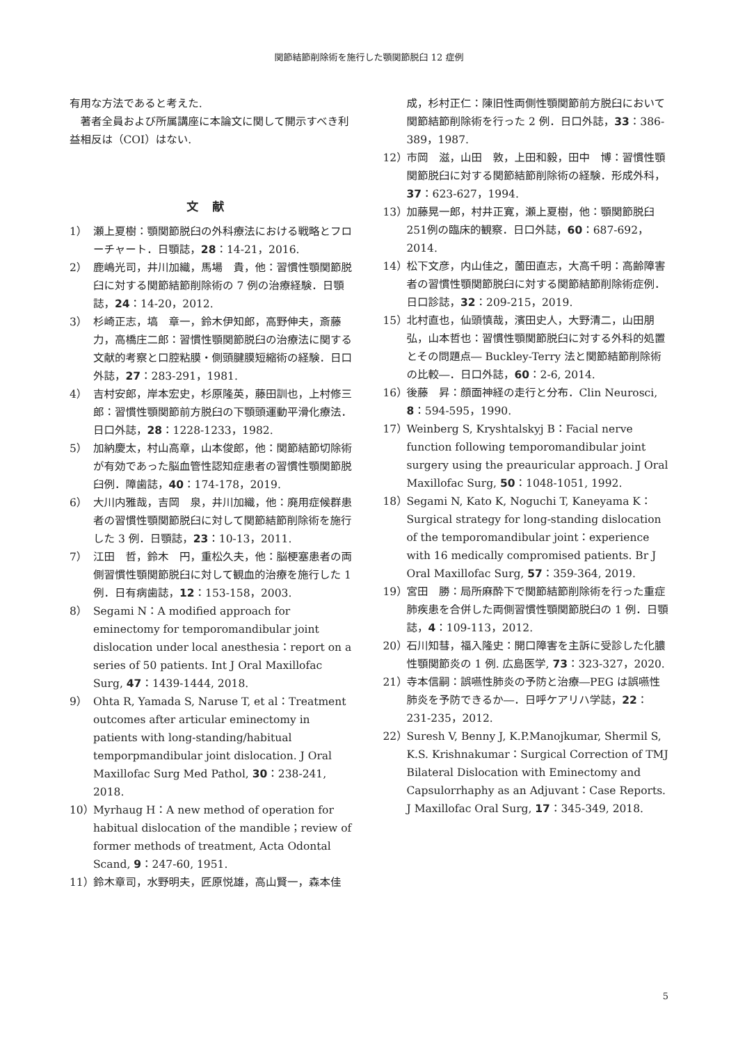関節結節削除術を施行した顎関節脱臼 12 症例
有用な方法であると考えた.
　著者全員および所属講座に本論文に関して開示すべき利益相反は（COI）はない.
文献
1） 瀬上夏樹：顎関節脱臼の外科療法における戦略とフローチャート．日顎誌，28：14-21，2016.
2） 鹿嶋光司，井川加織，馬場　貴，他：習慣性顎関節脱臼に対する関節結節削除術の 7 例の治療経験．日顎誌，24：14-20，2012.
3） 杉崎正志，塙　章一，鈴木伊知郎，高野伸夫，斎藤力，高橋庄二郎：習慣性顎関節脱臼の治療法に関する文献的考察と口腔粘膜・側頭腱膜短縮術の経験．日口外誌，27：283-291，1981.
4） 吉村安郎，岸本宏史，杉原隆英，藤田訓也，上村修三郎：習慣性顎関節前方脱臼の下顎頭運動平滑化療法．日口外誌，28：1228-1233，1982.
5） 加納慶太，村山高章，山本俊郎，他：関節結節切除術が有効であった脳血管性認知症患者の習慣性顎関節脱臼例．障歯誌，40：174-178，2019.
6） 大川内雅哉，吉岡　泉，井川加織，他：廃用症候群患者の習慣性顎関節脱臼に対して関節結節削除術を施行した 3 例．日顎誌，23：10-13，2011.
7） 江田　哲，鈴木　円，重松久夫，他：脳梗塞患者の両側習慣性顎関節脱臼に対して観血的治療を施行した 1 例．日有病歯誌，12：153-158，2003.
8） Segami N：A modified approach for eminectomy for temporomandibular joint dislocation under local anesthesia：report on a series of 50 patients. Int J Oral Maxillofac Surg, 47：1439-1444, 2018.
9） Ohta R, Yamada S, Naruse T, et al：Treatment outcomes after articular eminectomy in patients with long-standing/habitual temporpmandibular joint dislocation. J Oral Maxillofac Surg Med Pathol, 30：238-241, 2018.
10） Myrhaug H：A new method of operation for habitual dislocation of the mandible；review of former methods of treatment, Acta Odontal Scand, 9：247-60, 1951.
11） 鈴木章司，水野明夫，匠原悦雄，高山賢一，森本佳
成，杉村正仁：陳旧性両側性顎関節前方脱臼において関節結節削除術を行った 2 例．日口外誌，33：386-389，1987.
12） 市岡　滋，山田　敦，上田和毅，田中　博：習慣性顎関節脱臼に対する関節結節削除術の経験．形成外科，37：623-627，1994.
13） 加藤晃一郎，村井正寛，瀬上夏樹，他：顎関節脱臼251例の臨床的観察．日口外誌，60：687-692，2014.
14） 松下文彦，内山佳之，薗田直志，大高千明：高齢障害者の習慣性顎関節脱臼に対する関節結節削除術症例．日口診誌，32：209-215，2019.
15） 北村直也，仙頭慎哉，濱田史人，大野清二，山田朋弘，山本哲也：習慣性顎関節脱臼に対する外科的処置とその問題点― Buckley-Terry 法と関節結節削除術の比較―．日口外誌，60：2-6, 2014.
16） 後藤　昇：顔面神経の走行と分布．Clin Neurosci, 8：594-595，1990.
17） Weinberg S, Kryshtalskyj B：Facial nerve function following temporomandibular joint surgery using the preauricular approach. J Oral Maxillofac Surg, 50：1048-1051, 1992.
18） Segami N, Kato K, Noguchi T, Kaneyama K：Surgical strategy for long-standing dislocation of the temporomandibular joint：experience with 16 medically compromised patients. Br J Oral Maxillofac Surg, 57：359-364, 2019.
19） 宮田　勝：局所麻酔下で関節結節削除術を行った重症肺疾患を合併した両側習慣性顎関節脱臼の 1 例．日顎誌，4：109-113，2012.
20） 石川知彗，福入隆史：開口障害を主訴に受診した化膿性顎関節炎の 1 例. 広島医学, 73：323-327，2020.
21） 寺本信嗣：誤嚥性肺炎の予防と治療―PEG は誤嚥性肺炎を予防できるか―．日呼ケアリハ学誌，22：231-235，2012.
22） Suresh V, Benny J, K.P.Manojkumar, Shermil S, K.S. Krishnakumar：Surgical Correction of TMJ Bilateral Dislocation with Eminectomy and Capsulorrhaphy as an Adjuvant：Case Reports. J Maxillofac Oral Surg, 17：345-349, 2018.
5